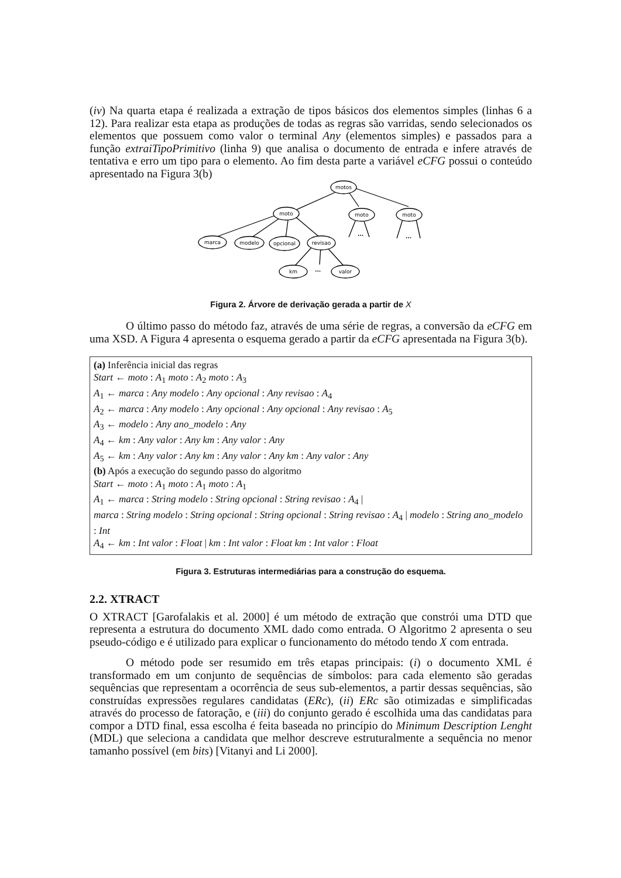(iv) Na quarta etapa é realizada a extração de tipos básicos dos elementos simples (linhas 6 a 12). Para realizar esta etapa as produções de todas as regras são varridas, sendo selecionados os elementos que possuem como valor o terminal Any (elementos simples) e passados para a função extraiTipoPrimitivo (linha 9) que analisa o documento de entrada e infere através de tentativa e erro um tipo para o elemento. Ao fim desta parte a variável eCFG possui o conteúdo apresentado na Figura 3(b)
motos
moto
moto
moto
marca
modelo
opcional
revisao
km
valor
...
...
...
Figura 2. Árvore de derivação gerada a partir de X
O último passo do método faz, através de uma série de regras, a conversão da eCFG em uma XSD. A Figura 4 apresenta o esquema gerado a partir da eCFG apresentada na Figura 3(b).
(a) Inferência inicial das regras
Start ← moto : A<sub>1</sub> moto : A<sub>2</sub> moto : A<sub>3</sub>
A<sub>1</sub> ← marca : Any modelo : Any opcional : Any revisao : A<sub>4</sub>
A<sub>2</sub> ← marca : Any modelo : Any opcional : Any opcional : Any revisao : A<sub>5</sub>
A<sub>3</sub> ← modelo : Any ano_modelo : Any
A<sub>4</sub> ← km : Any valor : Any km : Any valor : Any
A<sub>5</sub> ← km : Any valor : Any km : Any valor : Any km : Any valor : Any
(b) Após a execução do segundo passo do algoritmo
Start ← moto : A<sub>1</sub> moto : A<sub>1</sub> moto : A<sub>1</sub>
A<sub>1</sub> ← marca : String modelo : String opcional : String revisao : A<sub>4</sub> |
marca : String modelo : String opcional : String opcional : String revisao : A<sub>4</sub> | modelo : String ano_modelo : Int
A<sub>4</sub> ← km : Int valor : Float | km : Int valor : Float km : Int valor : Float
Figura 3. Estruturas intermediárias para a construção do esquema.
2.2. XTRACT
O XTRACT [Garofalakis et al. 2000] é um método de extração que constrói uma DTD que representa a estrutura do documento XML dado como entrada. O Algoritmo 2 apresenta o seu pseudo-código e é utilizado para explicar o funcionamento do método tendo X com entrada.
O método pode ser resumido em três etapas principais: (i) o documento XML é transformado em um conjunto de sequências de símbolos: para cada elemento são geradas sequências que representam a ocorrência de seus sub-elementos, a partir dessas sequências, são construídas expressões regulares candidatas (ERc), (ii) ERc são otimizadas e simplificadas através do processo de fatoração, e (iii) do conjunto gerado é escolhida uma das candidatas para compor a DTD final, essa escolha é feita baseada no princípio do Minimum Description Lenght (MDL) que seleciona a candidata que melhor descreve estruturalmente a sequência no menor tamanho possível (em bits) [Vitanyi and Li 2000].